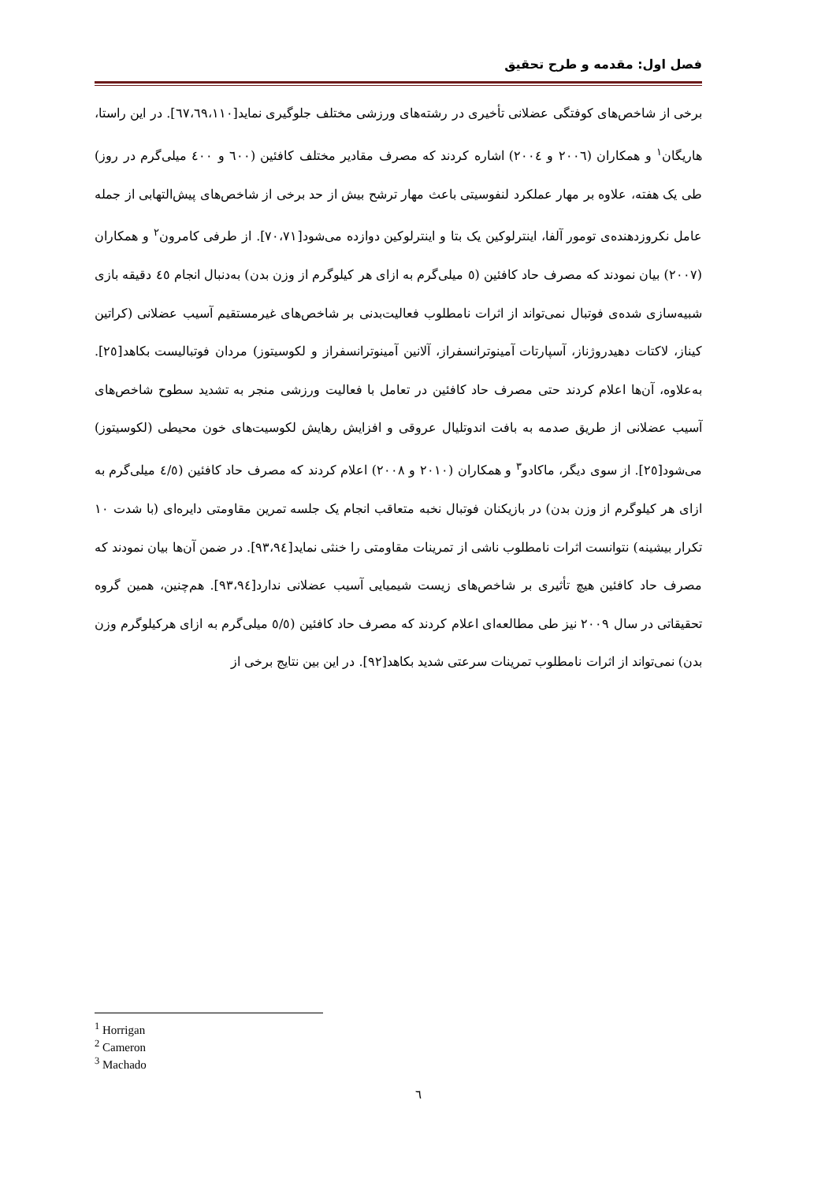فصل اول: مقدمه و طرح تحقیق
برخی از شاخص‌های کوفتگی عضلانی تأخیری در رشته‌های ورزشی مختلف جلوگیری نماید[٦٧،٦٩،١١٠]. در این راستا، هاریگان<sup>١</sup> و همکاران (٢٠٠٦ و ٢٠٠٤) اشاره کردند که مصرف مقادیر مختلف کافئین (٦٠٠ و ٤٠٠ میلی‌گرم در روز) طی یک هفته، علاوه بر مهار عملکرد لنفوسیتی باعث مهار ترشح بیش از حد برخی از شاخص‌های پیش‌التهابی از جمله عامل نکروزدهنده‌ی تومور آلفا، اینترلوکین یک بتا و اینترلوکین دوازده می‌شود[٧٠،٧١]. از طرفی کامرون<sup>٢</sup> و همکاران (٢٠٠٧) بیان نمودند که مصرف حاد کافئین (٥ میلی‌گرم به ازای هر کیلوگرم از وزن بدن) به‌دنبال انجام ٤٥ دقیقه بازی شبیه‌سازی شده‌ی فوتبال نمی‌تواند از اثرات نامطلوب فعالیت‌بدنی بر شاخص‌های غیرمستقیم آسیب عضلانی (کراتین کیناز، لاکتات دهیدروژناز، آسپارتات آمینوترانسفراز، آلانین آمینوترانسفراز و لکوسیتوز) مردان فوتبالیست بکاهد[٢٥]. به‌علاوه، آن‌ها اعلام کردند حتی مصرف حاد کافئین در تعامل با فعالیت ورزشی منجر به تشدید سطوح شاخص‌های آسیب عضلانی از طریق صدمه به بافت اندوتلیال عروقی و افزایش رهایش لکوسیت‌های خون محیطی (لکوسیتوز) می‌شود[٢٥]. از سوی دیگر، ماکادو<sup>٣</sup> و همکاران (٢٠١٠ و ٢٠٠٨) اعلام کردند که مصرف حاد کافئین (٤/٥ میلی‌گرم به ازای هر کیلوگرم از وزن بدن) در بازیکنان فوتبال نخبه متعاقب انجام یک جلسه تمرین مقاومتی دایره‌ای (با شدت ١٠ تکرار بیشینه) نتوانست اثرات نامطلوب ناشی از تمرینات مقاومتی را خنثی نماید[٩٣،٩٤]. در ضمن آن‌ها بیان نمودند که مصرف حاد کافئین هیچ تأثیری بر شاخص‌های زیست شیمیایی آسیب عضلانی ندارد[٩٣،٩٤]. هم‌چنین، همین گروه تحقیقاتی در سال ٢٠٠٩ نیز طی مطالعه‌ای اعلام کردند که مصرف حاد کافئین (٥/٥ میلی‌گرم به ازای هرکیلوگرم وزن بدن) نمی‌تواند از اثرات نامطلوب تمرینات سرعتی شدید بکاهد[٩٢]. در این بین نتایج برخی از
<sup>1</sup> Horrigan
<sup>2</sup> Cameron
<sup>3</sup> Machado
٦